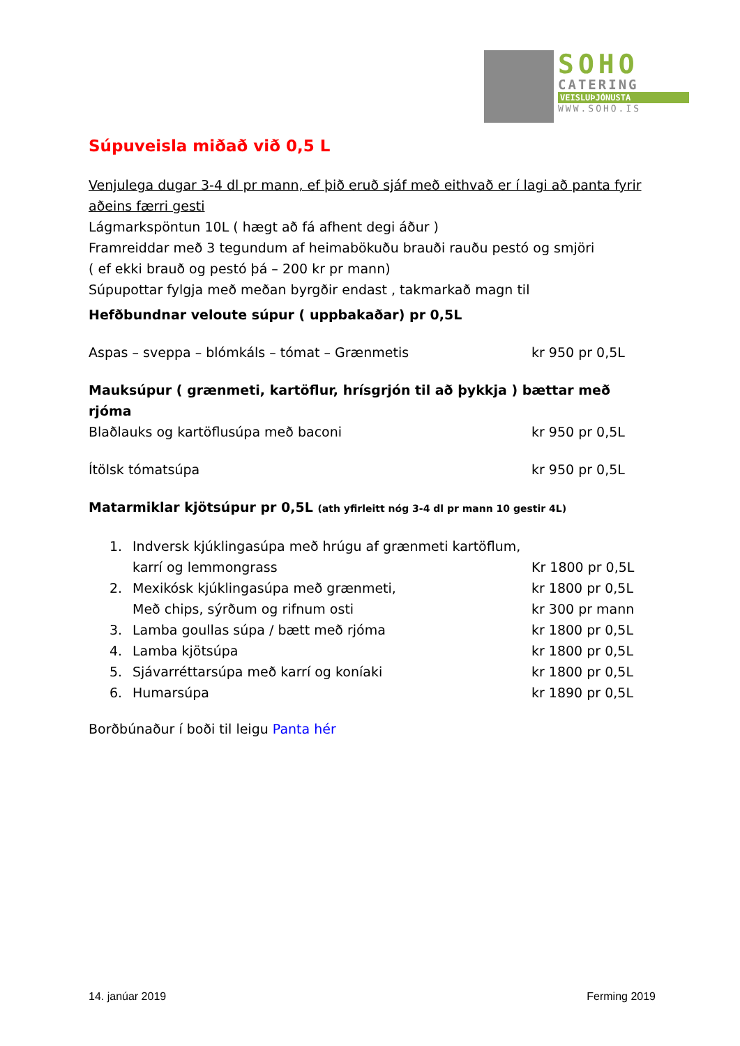SOHO
CATERING
VEISLUÞJÓNUSTA
WWW.SOHO.IS
Súpuveisla miðað við 0,5 L
Venjulega dugar 3-4 dl pr mann, ef þið eruð sjáf með eithvað er í lagi að panta fyrir aðeins færri gesti
Lágmarkspöntun 10L ( hægt að fá afhent degi áður )
Framreiddar með 3 tegundum af heimabökuðu brauði rauðu pestó og smjöri
( ef ekki brauð og pestó þá – 200 kr pr mann)
Súpupottar fylgja með meðan byrgðir endast , takmarkað magn til
Hefðbundnar veloute súpur ( uppbakaðar) pr 0,5L
Aspas – sveppa – blómkáls – tómat – Grænmetis kr 950 pr 0,5L
Mauksúpur ( grænmeti, kartöflur, hrísgrjón til að þykkja ) bættar með rjóma
Blaðlauks og kartöflusúpa með baconi kr 950 pr 0,5L
Ítölsk tómatsúpa kr 950 pr 0,5L
Matarmiklar kjötsúpur pr 0,5L (ath yfirleitt nóg 3-4 dl pr mann 10 gestir 4L)
1. Indversk kjúklingasúpa með hrúgu af grænmeti kartöflum, karrí og lemmongrass Kr 1800 pr 0,5L
2. Mexikósk kjúklingasúpa með grænmeti, kr 1800 pr 0,5L
Með chips, sýrðum og rifnum osti kr 300 pr mann
3. Lamba goullas súpa / bætt með rjóma kr 1800 pr 0,5L
4. Lamba kjötsúpa kr 1800 pr 0,5L
5. Sjávarréttarsúpa með karrí og koníaki kr 1800 pr 0,5L
6. Humarsúpa kr 1890 pr 0,5L
Borðbúnaður í boði til leigu Panta hér
14. janúar 2019 Ferming 2019